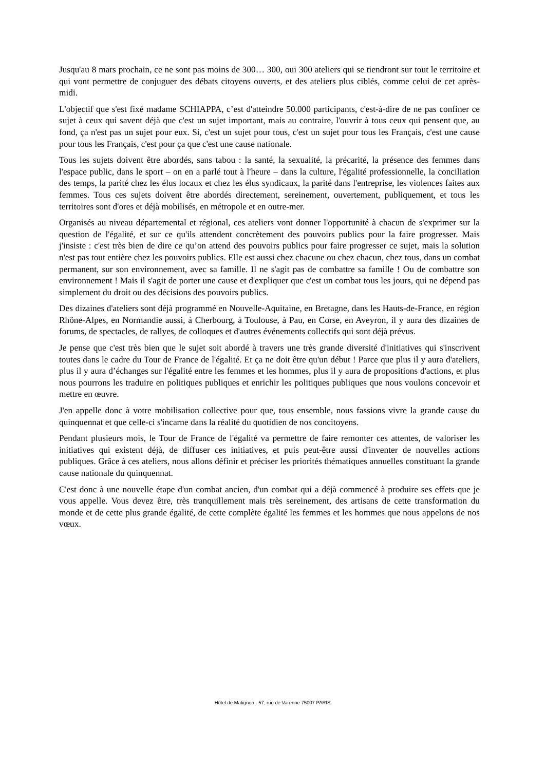Jusqu'au 8 mars prochain, ce ne sont pas moins de 300… 300, oui 300 ateliers qui se tiendront sur tout le territoire et qui vont permettre de conjuguer des débats citoyens ouverts, et des ateliers plus ciblés, comme celui de cet après-midi.
L'objectif que s'est fixé madame SCHIAPPA, c’est d'atteindre 50.000 participants, c'est-à-dire de ne pas confiner ce sujet à ceux qui savent déjà que c'est un sujet important, mais au contraire, l'ouvrir à tous ceux qui pensent que, au fond, ça n'est pas un sujet pour eux. Si, c'est un sujet pour tous, c'est un sujet pour tous les Français, c'est une cause pour tous les Français, c'est pour ça que c'est une cause nationale.
Tous les sujets doivent être abordés, sans tabou : la santé, la sexualité, la précarité, la présence des femmes dans l'espace public, dans le sport – on en a parlé tout à l'heure – dans la culture, l'égalité professionnelle, la conciliation des temps, la parité chez les élus locaux et chez les élus syndicaux, la parité dans l'entreprise, les violences faites aux femmes. Tous ces sujets doivent être abordés directement, sereinement, ouvertement, publiquement, et tous les territoires sont d'ores et déjà mobilisés, en métropole et en outre-mer.
Organisés au niveau départemental et régional, ces ateliers vont donner l'opportunité à chacun de s'exprimer sur la question de l'égalité, et sur ce qu'ils attendent concrètement des pouvoirs publics pour la faire progresser. Mais j'insiste : c'est très bien de dire ce qu’on attend des pouvoirs publics pour faire progresser ce sujet, mais la solution n'est pas tout entière chez les pouvoirs publics. Elle est aussi chez chacune ou chez chacun, chez tous, dans un combat permanent, sur son environnement, avec sa famille. Il ne s'agit pas de combattre sa famille ! Ou de combattre son environnement ! Mais il s'agit de porter une cause et d'expliquer que c'est un combat tous les jours, qui ne dépend pas simplement du droit ou des décisions des pouvoirs publics.
Des dizaines d'ateliers sont déjà programmé en Nouvelle-Aquitaine, en Bretagne, dans les Hauts-de-France, en région Rhône-Alpes, en Normandie aussi, à Cherbourg, à Toulouse, à Pau, en Corse, en Aveyron, il y aura des dizaines de forums, de spectacles, de rallyes, de colloques et d'autres événements collectifs qui sont déjà prévus.
Je pense que c'est très bien que le sujet soit abordé à travers une très grande diversité d'initiatives qui s'inscrivent toutes dans le cadre du Tour de France de l'égalité. Et ça ne doit être qu'un début ! Parce que plus il y aura d'ateliers, plus il y aura d’échanges sur l'égalité entre les femmes et les hommes, plus il y aura de propositions d'actions, et plus nous pourrons les traduire en politiques publiques et enrichir les politiques publiques que nous voulons concevoir et mettre en œuvre.
J'en appelle donc à votre mobilisation collective pour que, tous ensemble, nous fassions vivre la grande cause du quinquennat et que celle-ci s'incarne dans la réalité du quotidien de nos concitoyens.
Pendant plusieurs mois, le Tour de France de l'égalité va permettre de faire remonter ces attentes, de valoriser les initiatives qui existent déjà, de diffuser ces initiatives, et puis peut-être aussi d'inventer de nouvelles actions publiques. Grâce à ces ateliers, nous allons définir et préciser les priorités thématiques annuelles constituant la grande cause nationale du quinquennat.
C'est donc à une nouvelle étape d'un combat ancien, d'un combat qui a déjà commencé à produire ses effets que je vous appelle. Vous devez être, très tranquillement mais très sereinement, des artisans de cette transformation du monde et de cette plus grande égalité, de cette complète égalité les femmes et les hommes que nous appelons de nos vœux.
Hôtel de Matignon - 57, rue de Varenne 75007 PARIS